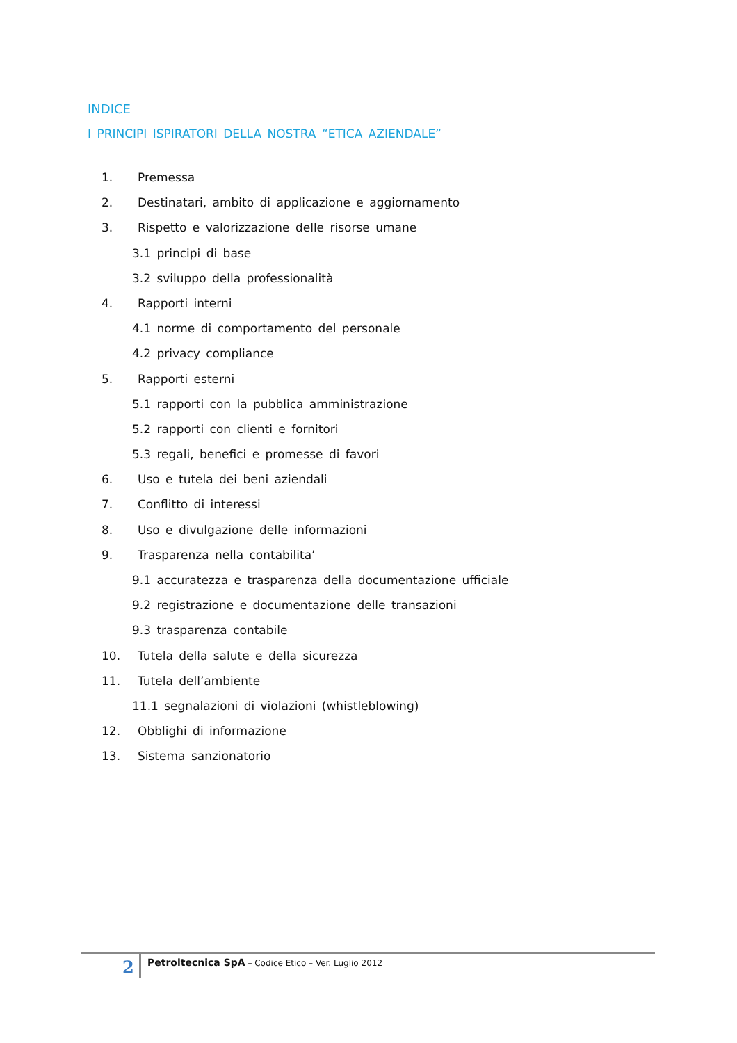INDICE
I PRINCIPI ISPIRATORI DELLA NOSTRA “ETICA AZIENDALE”
1. Premessa
2. Destinatari, ambito di applicazione e aggiornamento
3. Rispetto e valorizzazione delle risorse umane
3.1 principi di base
3.2 sviluppo della professionalità
4. Rapporti interni
4.1 norme di comportamento del personale
4.2 privacy compliance
5. Rapporti esterni
5.1 rapporti con la pubblica amministrazione
5.2 rapporti con clienti e fornitori
5.3 regali, benefici e promesse di favori
6. Uso e tutela dei beni aziendali
7. Conflitto di interessi
8. Uso e divulgazione delle informazioni
9. Trasparenza nella contabilita’
9.1 accuratezza e trasparenza della documentazione ufficiale
9.2 registrazione e documentazione delle transazioni
9.3 trasparenza contabile
10. Tutela della salute e della sicurezza
11. Tutela dell’ambiente
11.1 segnalazioni di violazioni (whistleblowing)
12. Obblighi di informazione
13. Sistema sanzionatorio
2
Petroltecnica SpA – Codice Etico – Ver. Luglio 2012